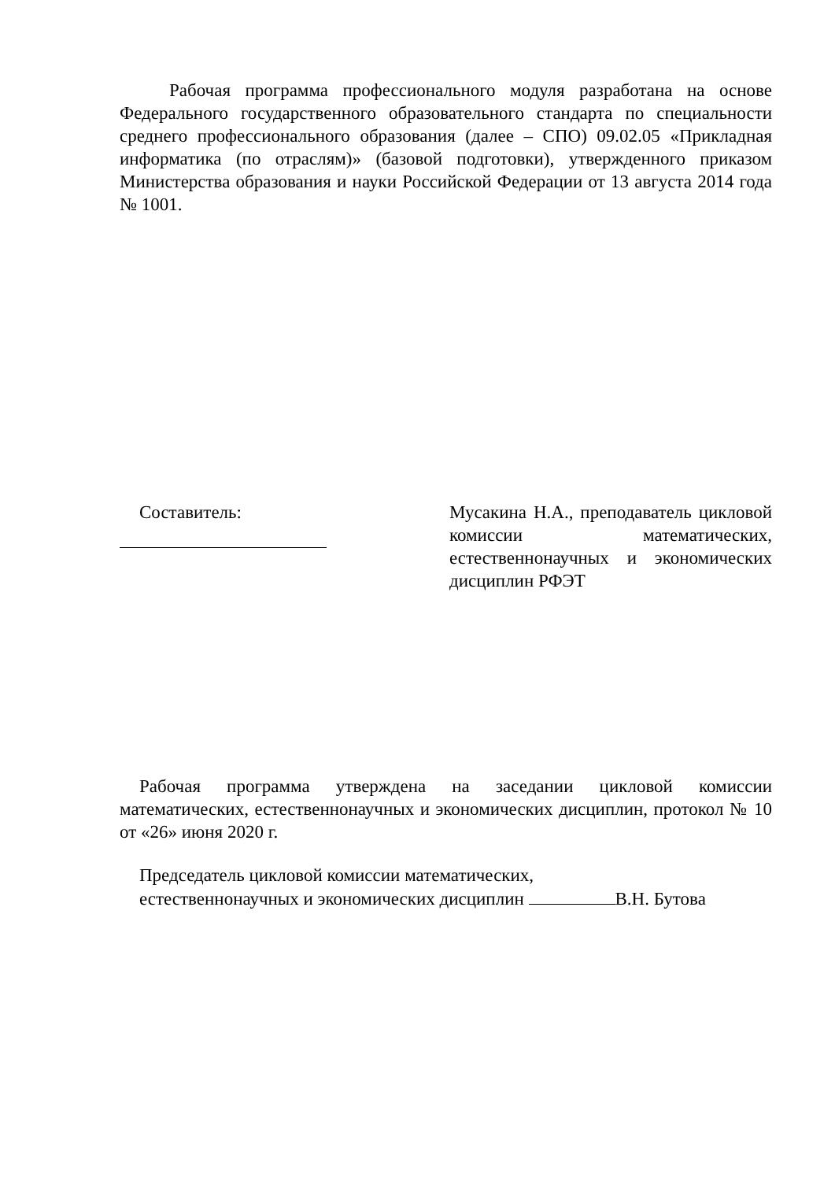Рабочая программа профессионального модуля разработана на основе Федерального государственного образовательного стандарта по специальности среднего профессионального образования (далее – СПО) 09.02.05 «Прикладная информатика (по отраслям)» (базовой подготовки), утвержденного приказом Министерства образования и науки Российской Федерации от 13 августа 2014 года № 1001.
Составитель: Мусакина Н.А., преподаватель цикловой комиссии математических, естественнонаучных и экономических дисциплин РФЭТ
Рабочая программа утверждена на заседании цикловой комиссии математических, естественнонаучных и экономических дисциплин, протокол № 10 от «26» июня 2020 г.
Председатель цикловой комиссии математических,
естественнонаучных и экономических дисциплин В.Н. Бутова